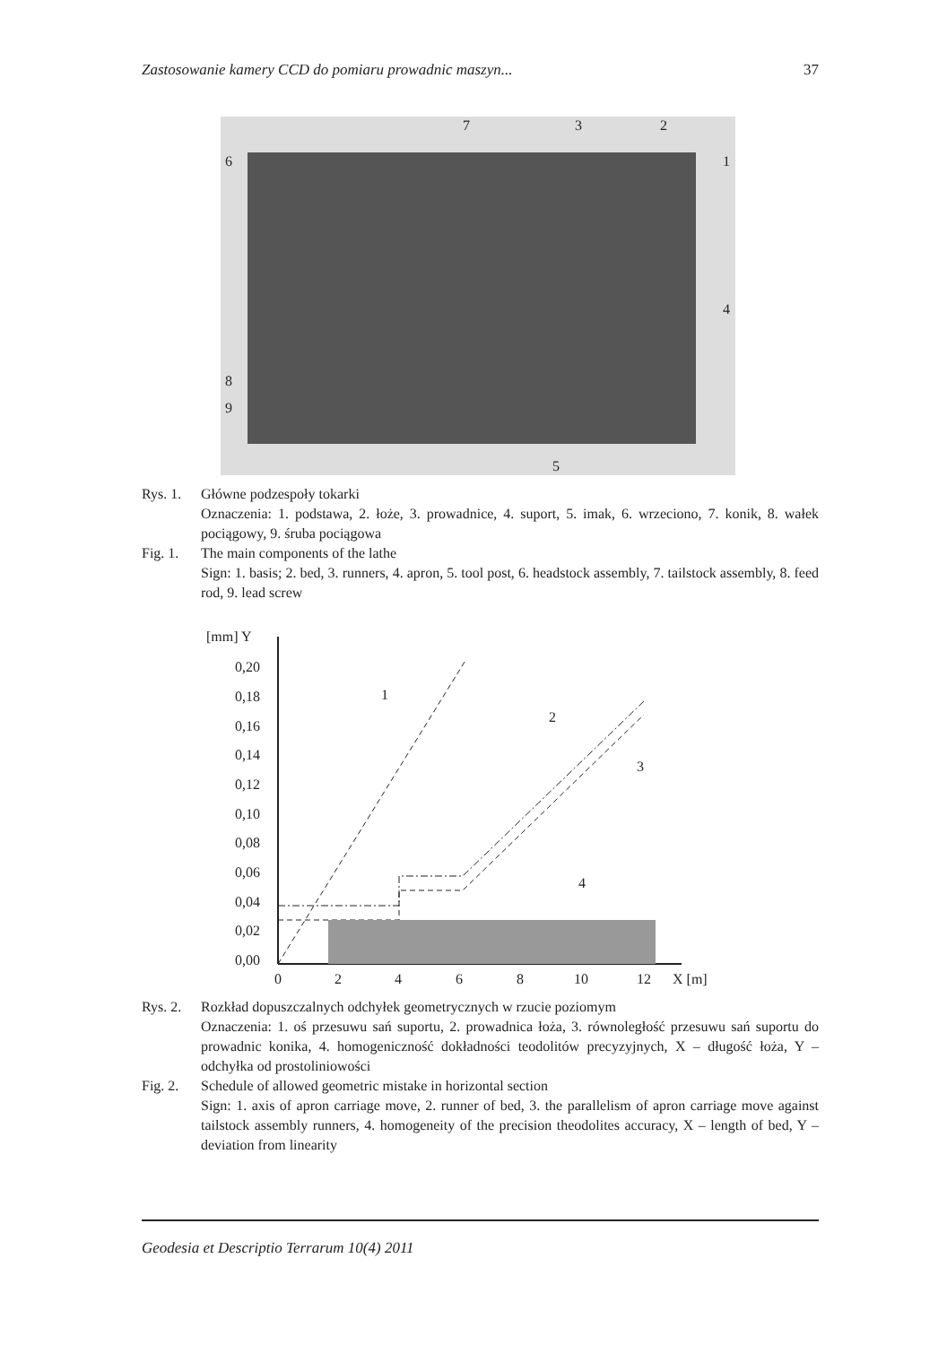Zastosowanie kamery CCD do pomiaru prowadnic maszyn... 37
6
7
3
2
1
4
8
9
5
Rys. 1. Główne podzespoły tokarki
Oznaczenia: 1. podstawa, 2. łoże, 3. prowadnice, 4. suport, 5. imak, 6. wrzeciono, 7. konik, 8. wałek pociągowy, 9. śruba pociągowa
Fig. 1. The main components of the lathe
Sign: 1. basis; 2. bed, 3. runners, 4. apron, 5. tool post, 6. headstock assembly, 7. tailstock assembly, 8. feed rod, 9. lead screw
[mm] Y
0,20
0,18
0,16
0,14
0,12
0,10
0,08
0,06
0,04
0,02
0,00
0
2
4
6
8
10
12
X [m]
1
2
3
4
Rys. 2. Rozkład dopuszczalnych odchyłek geometrycznych w rzucie poziomym
Oznaczenia: 1. oś przesuwu sań suportu, 2. prowadnica łoża, 3. równoległość przesuwu sań suportu do prowadnic konika, 4. homogeniczność dokładności teodolitów precyzyjnych, X – długość łoża, Y – odchyłka od prostoliniowości
Fig. 2. Schedule of allowed geometric mistake in horizontal section
Sign: 1. axis of apron carriage move, 2. runner of bed, 3. the parallelism of apron carriage move against tailstock assembly runners, 4. homogeneity of the precision theodolites accuracy, X – length of bed, Y – deviation from linearity
Geodesia et Descriptio Terrarum 10(4) 2011